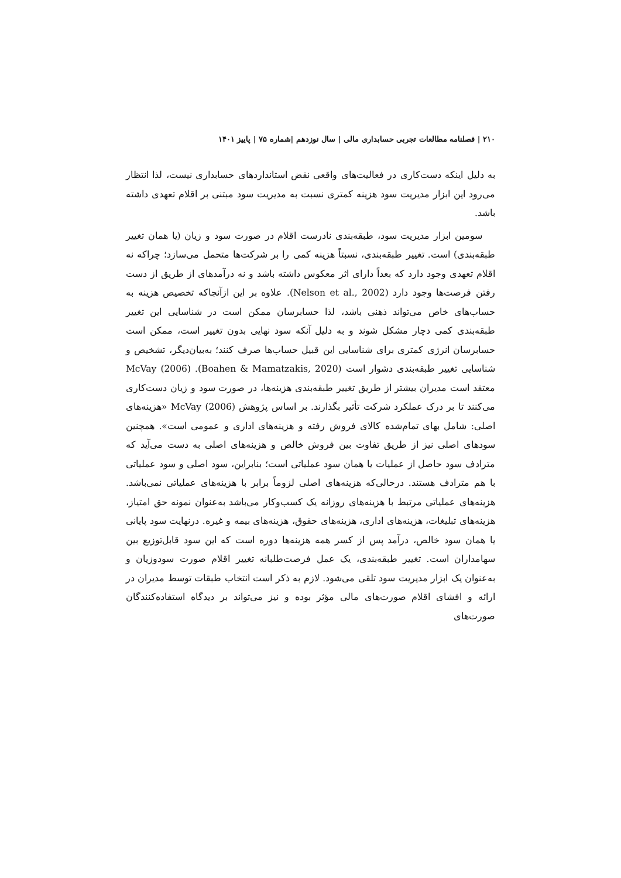۲۱۰ | فصلنامه مطالعات تجربی حسابداری مالی | سال نوزدهم |شماره ۷۵ | پاییز ۱۴۰۱
به دلیل اینکه دست‌کاری در فعالیت‌های واقعی نقض استانداردهای حسابداری نیست، لذا انتظار می‌رود این ابزار مدیریت سود هزینه کمتری نسبت به مدیریت سود مبتنی بر اقلام تعهدی داشته باشد.
سومین ابزار مدیریت سود، طبقه‌بندی نادرست اقلام در صورت سود و زیان (یا همان تغییر طبقه‌بندی) است. تغییر طبقه‌بندی، نسبتاً هزینه کمی را بر شرکت‌ها متحمل می‌سازد؛ چراکه نه اقلام تعهدی وجود دارد که بعداً دارای اثر معکوس داشته باشد و نه درآمدهای از طریق از دست رفتن فرصت‌ها وجود دارد (Nelson et al., 2002). علاوه بر این ازآنجاکه تخصیص هزینه به حساب‌های خاص می‌تواند ذهنی باشد، لذا حسابرسان ممکن است در شناسایی این تغییر طبقه‌بندی کمی دچار مشکل شوند و به دلیل آنکه سود نهایی بدون تغییر است، ممکن است حسابرسان انرژی کمتری برای شناسایی این قبیل حساب‌ها صرف کنند؛ به‌بیان‌دیگر، تشخیص و شناسایی تغییر طبقه‌بندی دشوار است (Boahen & Mamatzakis, 2020). McVay (2006) معتقد است مدیران بیشتر از طریق تغییر طبقه‌بندی هزینه‌ها، در صورت سود و زیان دست‌کاری می‌کنند تا بر درک عملکرد شرکت تأثیر بگذارند. بر اساس پژوهش McVay (2006) «هزینه‌های اصلی: شامل بهای تمام‌شده کالای فروش رفته و هزینه‌های اداری و عمومی است». همچنین سودهای اصلی نیز از طریق تفاوت بین فروش خالص و هزینه‌های اصلی به دست می‌آید که مترادف سود حاصل از عملیات یا همان سود عملیاتی است؛ بنابراین، سود اصلی و سود عملیاتی با هم مترادف هستند. درحالی‌که هزینه‌های اصلی لزوماً برابر با هزینه‌های عملیاتی نمی‌باشد. هزینه‌های عملیاتی مرتبط با هزینه‌های روزانه یک کسب‌وکار می‌باشد به‌عنوان نمونه حق امتیاز، هزینه‌های تبلیغات، هزینه‌های اداری، هزینه‌های حقوق، هزینه‌های بیمه و غیره. درنهایت سود پایانی یا همان سود خالص، درآمد پس از کسر همه هزینه‌ها دوره است که این سود قابل‌توزیع بین سهامداران است. تغییر طبقه‌بندی، یک عمل فرصت‌طلبانه تغییر اقلام صورت سودوزیان و به‌عنوان یک ابزار مدیریت سود تلقی می‌شود. لازم به ذکر است انتخاب طبقات توسط مدیران در ارائه و افشای اقلام صورت‌های مالی مؤثر بوده و نیز می‌تواند بر دیدگاه استفاده‌کنندگان صورت‌های